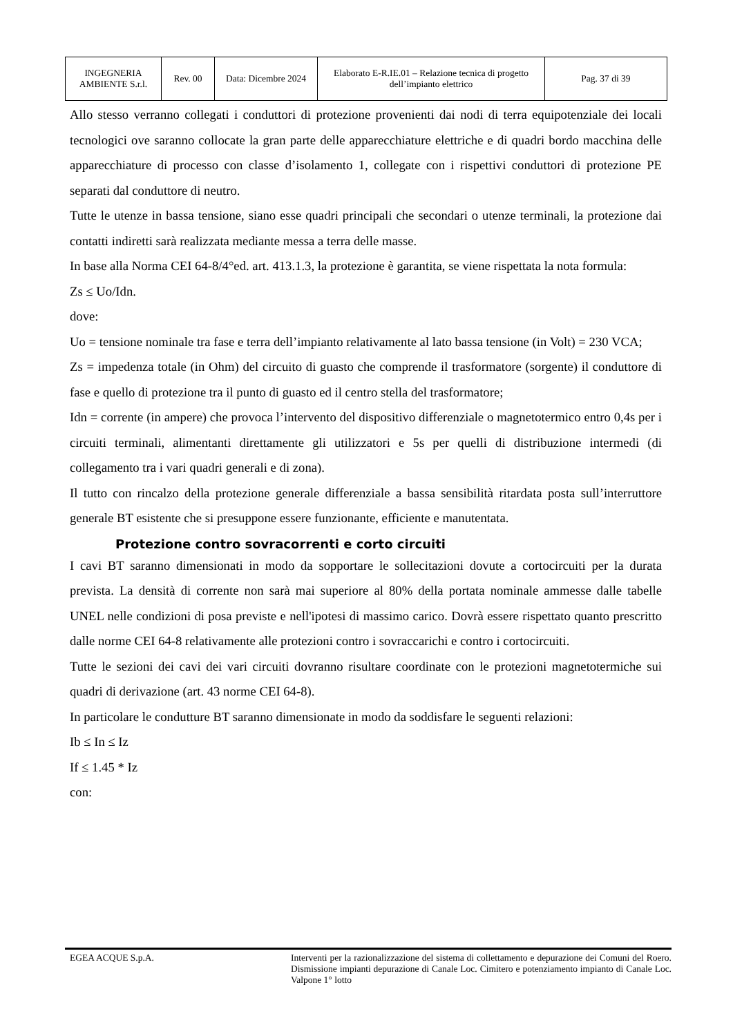| INGEGNERIA AMBIENTE S.r.l. | Rev. 00 | Data: Dicembre 2024 | Elaborato E-R.IE.01 – Relazione tecnica di progetto dell’impianto elettrico | Pag. 37 di 39 |
Allo stesso verranno collegati i conduttori di protezione provenienti dai nodi di terra equipotenziale dei locali tecnologici ove saranno collocate la gran parte delle apparecchiature elettriche e di quadri bordo macchina delle apparecchiature di processo con classe d’isolamento 1, collegate con i rispettivi conduttori di protezione PE separati dal conduttore di neutro.
Tutte le utenze in bassa tensione, siano esse quadri principali che secondari o utenze terminali, la protezione dai contatti indiretti sarà realizzata mediante messa a terra delle masse.
In base alla Norma CEI 64-8/4°ed. art. 413.1.3, la protezione è garantita, se viene rispettata la nota formula:
Zs ≤ Uo/Idn.
dove:
Uo = tensione nominale tra fase e terra dell’impianto relativamente al lato bassa tensione (in Volt) = 230 VCA;
Zs = impedenza totale (in Ohm) del circuito di guasto che comprende il trasformatore (sorgente) il conduttore di fase e quello di protezione tra il punto di guasto ed il centro stella del trasformatore;
Idn = corrente (in ampere) che provoca l’intervento del dispositivo differenziale o magnetotermico entro 0,4s per i circuiti terminali, alimentanti direttamente gli utilizzatori e 5s per quelli di distribuzione intermedi (di collegamento tra i vari quadri generali e di zona).
Il tutto con rincalzo della protezione generale differenziale a bassa sensibilità ritardata posta sull’interruttore generale BT esistente che si presuppone essere funzionante, efficiente e manutentata.
Protezione contro sovracorrenti e corto circuiti
I cavi BT saranno dimensionati in modo da sopportare le sollecitazioni dovute a cortocircuiti per la durata prevista. La densità di corrente non sarà mai superiore al 80% della portata nominale ammesse dalle tabelle UNEL nelle condizioni di posa previste e nell'ipotesi di massimo carico. Dovrà essere rispettato quanto prescritto dalle norme CEI 64-8 relativamente alle protezioni contro i sovraccarichi e contro i cortocircuiti.
Tutte le sezioni dei cavi dei vari circuiti dovranno risultare coordinate con le protezioni magnetotermiche sui quadri di derivazione (art. 43 norme CEI 64-8).
In particolare le condutture BT saranno dimensionate in modo da soddisfare le seguenti relazioni:
Ib ≤ In ≤ Iz
If ≤ 1.45 * Iz
con:
EGEA ACQUE S.p.A. Interventi per la razionalizzazione del sistema di collettamento e depurazione dei Comuni del Roero. Dismissione impianti depurazione di Canale Loc. Cimitero e potenziamento impianto di Canale Loc. Valpone 1° lotto